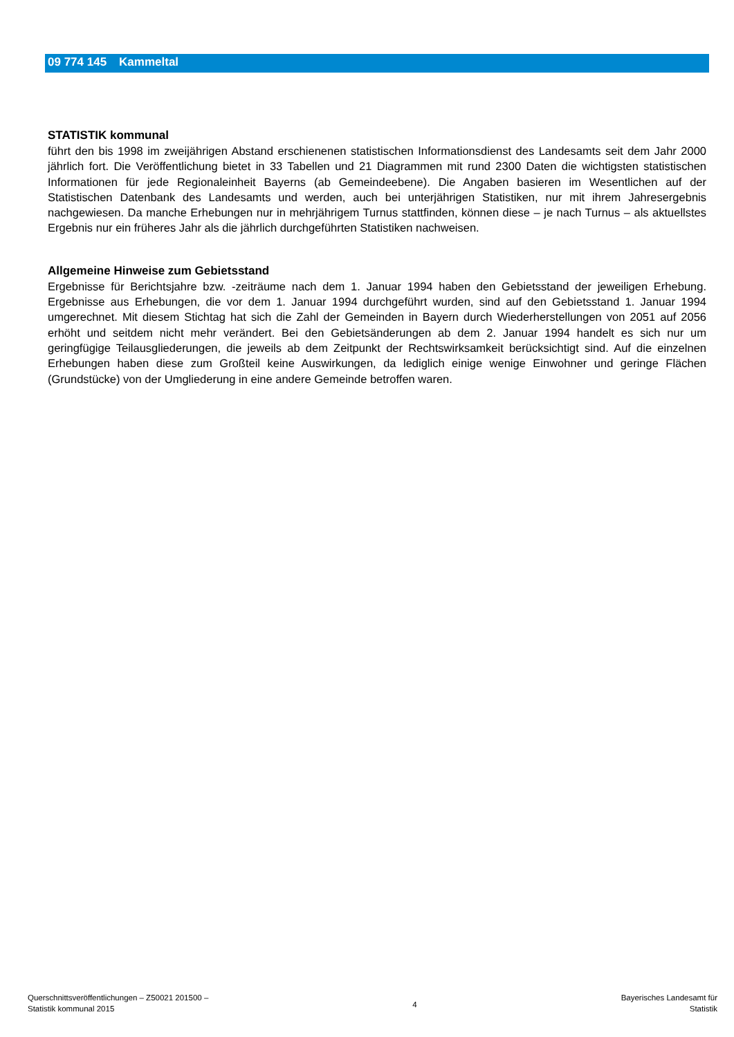09 774 145 Kammeltal
STATISTIK kommunal
führt den bis 1998 im zweijährigen Abstand erschienenen statistischen Informationsdienst des Landesamts seit dem Jahr 2000 jährlich fort. Die Veröffentlichung bietet in 33 Tabellen und 21 Diagrammen mit rund 2300 Daten die wichtigsten statistischen Informationen für jede Regionaleinheit Bayerns (ab Gemeindeebene). Die Angaben basieren im Wesentlichen auf der Statistischen Datenbank des Landesamts und werden, auch bei unterjährigen Statistiken, nur mit ihrem Jahresergebnis nachgewiesen. Da manche Erhebungen nur in mehrjährigem Turnus stattfinden, können diese – je nach Turnus – als aktuellstes Ergebnis nur ein früheres Jahr als die jährlich durchgeführten Statistiken nachweisen.
Allgemeine Hinweise zum Gebietsstand
Ergebnisse für Berichtsjahre bzw. -zeiträume nach dem 1. Januar 1994 haben den Gebietsstand der jeweiligen Erhebung. Ergebnisse aus Erhebungen, die vor dem 1. Januar 1994 durchgeführt wurden, sind auf den Gebietsstand 1. Januar 1994 umgerechnet. Mit diesem Stichtag hat sich die Zahl der Gemeinden in Bayern durch Wiederherstellungen von 2051 auf 2056 erhöht und seitdem nicht mehr verändert. Bei den Gebietsänderungen ab dem 2. Januar 1994 handelt es sich nur um geringfügige Teilausgliederungen, die jeweils ab dem Zeitpunkt der Rechtswirksamkeit berücksichtigt sind. Auf die einzelnen Erhebungen haben diese zum Großteil keine Auswirkungen, da lediglich einige wenige Einwohner und geringe Flächen (Grundstücke) von der Umgliederung in eine andere Gemeinde betroffen waren.
Querschnittsveröffentlichungen – Z50021 201500 –
Statistik kommunal 2015
4
Bayerisches Landesamt für
Statistik